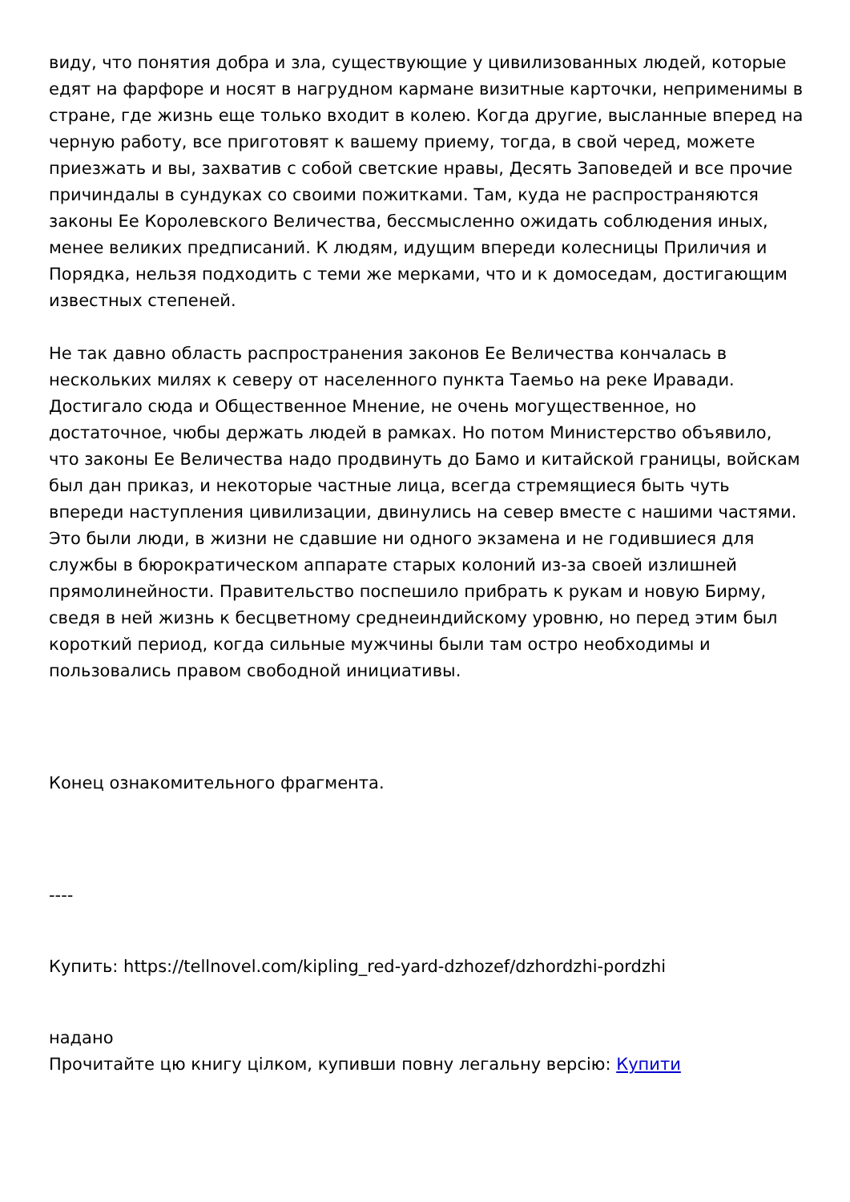виду, что понятия добра и зла, существующие у цивилизованных людей, которые едят на фарфоре и носят в нагрудном кармане визитные карточки, неприменимы в стране, где жизнь еще только входит в колею. Когда другие, высланные вперед на черную работу, все приготовят к вашему приему, тогда, в свой черед, можете приезжать и вы, захватив с собой светские нравы, Десять Заповедей и все прочие причиндалы в сундуках со своими пожитками. Там, куда не распространяются законы Ее Королевского Величества, бессмысленно ожидать соблюдения иных, менее великих предписаний. К людям, идущим впереди колесницы Приличия и Порядка, нельзя подходить с теми же мерками, что и к домоседам, достигающим известных степеней.
Не так давно область распространения законов Ее Величества кончалась в нескольких милях к северу от населенного пункта Таемьо на реке Иравади. Достигало сюда и Общественное Мнение, не очень могущественное, но достаточное, чюбы держать людей в рамках. Но потом Министерство объявило, что законы Ее Величества надо продвинуть до Бамо и китайской границы, войскам был дан приказ, и некоторые частные лица, всегда стремящиеся быть чуть впереди наступления цивилизации, двинулись на север вместе с нашими частями. Это были люди, в жизни не сдавшие ни одного экзамена и не годившиеся для службы в бюрократическом аппарате старых колоний из-за своей излишней прямолинейности. Правительство поспешило прибрать к рукам и новую Бирму, сведя в ней жизнь к бесцветному среднеиндийскому уровню, но перед этим был короткий период, когда сильные мужчины были там остро необходимы и пользовались правом свободной инициативы.
Конец ознакомительного фрагмента.
----
Купить: https://tellnovel.com/kipling_red-yard-dzhozef/dzhordzhi-pordzhi
надано
Прочитайте цю книгу цілком, купивши повну легальну версію: Купити